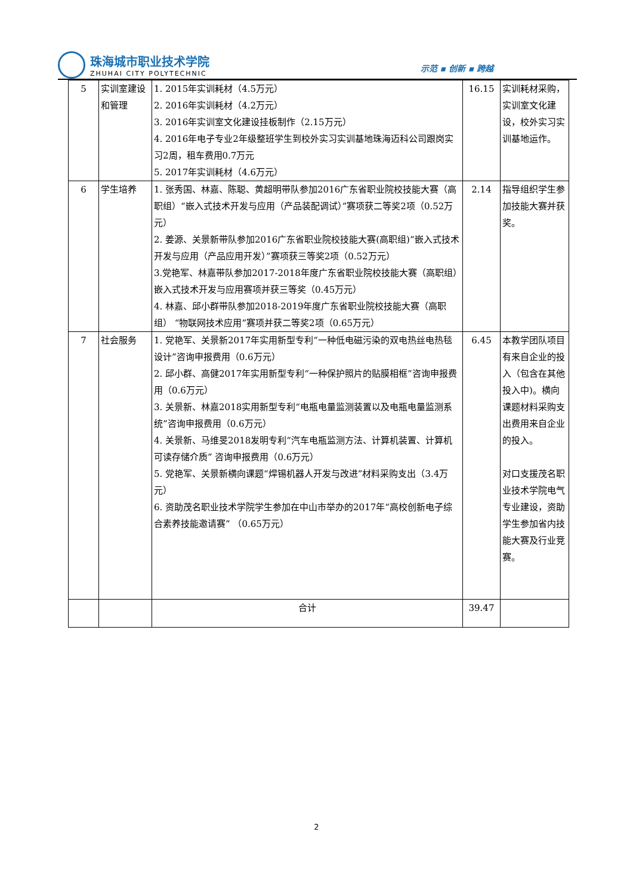珠海城市职业技术学院
ZHUHAI CITY POLYTECHNIC
示范 ▪ 创新 ▪ 跨越
| 5 | 实训室建设和管理 | 1. 2015年实训耗材（4.5万元） 2. 2016年实训耗材（4.2万元） 3. 2016年实训室文化建设挂板制作（2.15万元） 4. 2016年电子专业2年级整班学生到校外实习实训基地珠海迈科公司跟岗实习2周，租车费用0.7万元 5. 2017年实训耗材（4.6万元） | 16.15 | 实训耗材采购，实训室文化建设，校外实习实训基地运作。 |
| 6 | 学生培养 | 1. 张秀国、林嘉、陈聪、黄超明带队参加2016广东省职业院校技能大赛（高职组）“嵌入式技术开发与应用（产品装配调试）”赛项获二等奖2项（0.52万元） 2. 姜源、关景新带队参加2016广东省职业院校技能大赛(高职组)“嵌入式技术开发与应用（产品应用开发）”赛项获三等奖2项（0.52万元） 3.党艳军、林嘉带队参加2017-2018年度广东省职业院校技能大赛（高职组）嵌入式技术开发与应用赛项并获三等奖（0.45万元） 4. 林嘉、邱小群带队参加2018-2019年度广东省职业院校技能大赛（高职组） “物联网技术应用”赛项并获二等奖2项（0.65万元） | 2.14 | 指导组织学生参加技能大赛并获奖。 |
| 7 | 社会服务 | 1. 党艳军、关景新2017年实用新型专利“一种低电磁污染的双电热丝电热毯设计”咨询申报费用（0.6万元） 2. 邱小群、高健2017年实用新型专利“一种保护照片的贴膜相框”咨询申报费用（0.6万元） 3. 关景新、林嘉2018实用新型专利“电瓶电量监测装置以及电瓶电量监测系统”咨询申报费用（0.6万元） 4. 关景新、马维旻2018发明专利“汽车电瓶监测方法、计算机装置、计算机可读存储介质” 咨询申报费用（0.6万元） 5. 党艳军、关景新横向课题“焊锡机器人开发与改进”材料采购支出（3.4万元） 6. 资助茂名职业技术学院学生参加在中山市举办的2017年“高校创新电子综合素养技能邀请赛” （0.65万元） | 6.45 | 本教学团队项目有来自企业的投入（包含在其他投入中)。横向课题材料采购支出费用来自企业的投入。 对口支援茂名职业技术学院电气专业建设，资助学生参加省内技能大赛及行业竞赛。 |
| | | 合计 | 39.47 | |
2